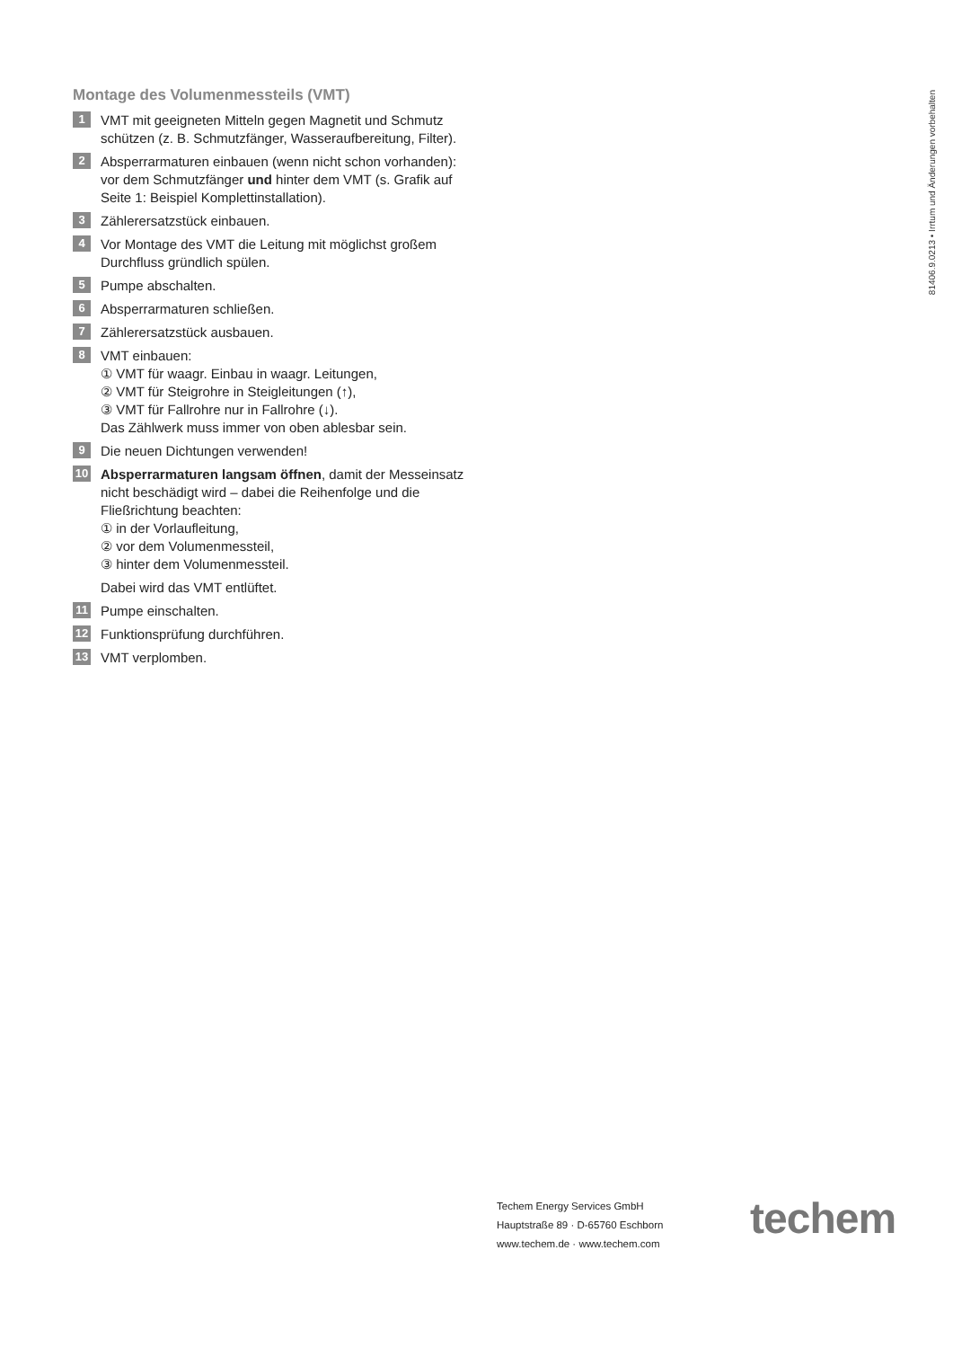81406.9.0213 • Irrtum und Änderungen vorbehalten
Montage des Volumenmessteils (VMT)
1
VMT mit geeigneten Mitteln gegen Magnetit und Schmutz schützen (z. B. Schmutzfänger, Wasseraufbereitung, Filter).
2
Absperrarmaturen einbauen (wenn nicht schon vorhanden): vor dem Schmutzfänger und hinter dem VMT (s. Grafik auf Seite 1: Beispiel Komplettinstallation).
3
Zählerersatzstück einbauen.
4
Vor Montage des VMT die Leitung mit möglichst großem Durchfluss gründlich spülen.
5
Pumpe abschalten.
6
Absperrarmaturen schließen.
7
Zählerersatzstück ausbauen.
8
VMT einbauen:
① VMT für waagr. Einbau in waagr. Leitungen,
② VMT für Steigrohre in Steigleitungen (↑),
③ VMT für Fallrohre nur in Fallrohre (↓).
Das Zählwerk muss immer von oben ablesbar sein.
9
Die neuen Dichtungen verwenden!
10
Absperrarmaturen langsam öffnen, damit der Messeinsatz nicht beschädigt wird – dabei die Reihenfolge und die Fließrichtung beachten:
① in der Vorlaufleitung,
② vor dem Volumenmessteil,
③ hinter dem Volumenmessteil.
Dabei wird das VMT entlüftet.
11
Pumpe einschalten.
12
Funktionsprüfung durchführen.
13
VMT verplomben.
Techem Energy Services GmbH
Hauptstraße 89 · D-65760 Eschborn
www.techem.de · www.techem.com
techem